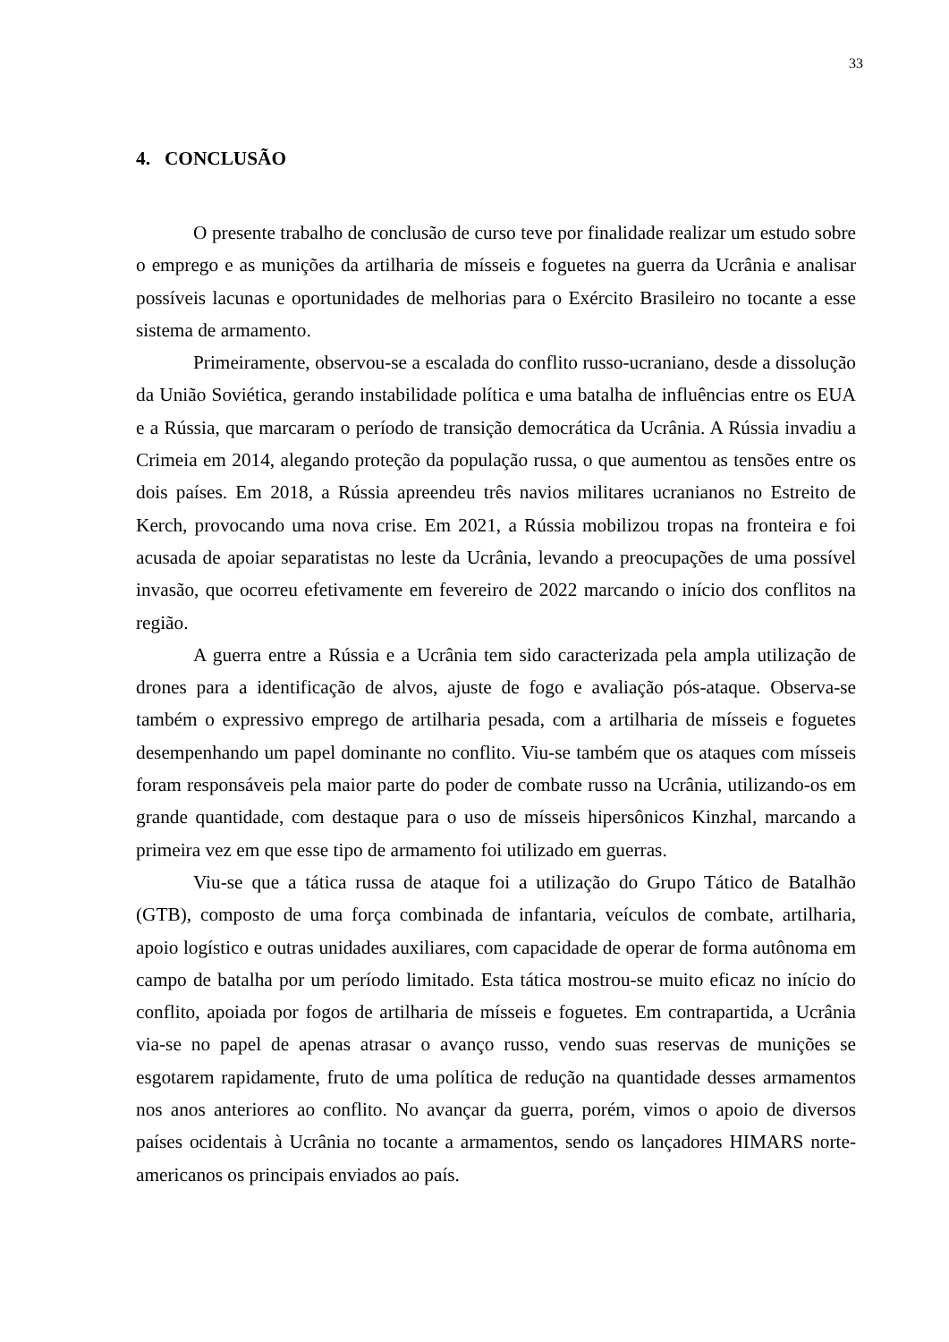33
4. CONCLUSÃO
O presente trabalho de conclusão de curso teve por finalidade realizar um estudo sobre o emprego e as munições da artilharia de mísseis e foguetes na guerra da Ucrânia e analisar possíveis lacunas e oportunidades de melhorias para o Exército Brasileiro no tocante a esse sistema de armamento.
Primeiramente, observou-se a escalada do conflito russo-ucraniano, desde a dissolução da União Soviética, gerando instabilidade política e uma batalha de influências entre os EUA e a Rússia, que marcaram o período de transição democrática da Ucrânia. A Rússia invadiu a Crimeia em 2014, alegando proteção da população russa, o que aumentou as tensões entre os dois países. Em 2018, a Rússia apreendeu três navios militares ucranianos no Estreito de Kerch, provocando uma nova crise. Em 2021, a Rússia mobilizou tropas na fronteira e foi acusada de apoiar separatistas no leste da Ucrânia, levando a preocupações de uma possível invasão, que ocorreu efetivamente em fevereiro de 2022 marcando o início dos conflitos na região.
A guerra entre a Rússia e a Ucrânia tem sido caracterizada pela ampla utilização de drones para a identificação de alvos, ajuste de fogo e avaliação pós-ataque. Observa-se também o expressivo emprego de artilharia pesada, com a artilharia de mísseis e foguetes desempenhando um papel dominante no conflito. Viu-se também que os ataques com mísseis foram responsáveis pela maior parte do poder de combate russo na Ucrânia, utilizando-os em grande quantidade, com destaque para o uso de mísseis hipersônicos Kinzhal, marcando a primeira vez em que esse tipo de armamento foi utilizado em guerras.
Viu-se que a tática russa de ataque foi a utilização do Grupo Tático de Batalhão (GTB), composto de uma força combinada de infantaria, veículos de combate, artilharia, apoio logístico e outras unidades auxiliares, com capacidade de operar de forma autônoma em campo de batalha por um período limitado. Esta tática mostrou-se muito eficaz no início do conflito, apoiada por fogos de artilharia de mísseis e foguetes. Em contrapartida, a Ucrânia via-se no papel de apenas atrasar o avanço russo, vendo suas reservas de munições se esgotarem rapidamente, fruto de uma política de redução na quantidade desses armamentos nos anos anteriores ao conflito. No avançar da guerra, porém, vimos o apoio de diversos países ocidentais à Ucrânia no tocante a armamentos, sendo os lançadores HIMARS norte-americanos os principais enviados ao país.